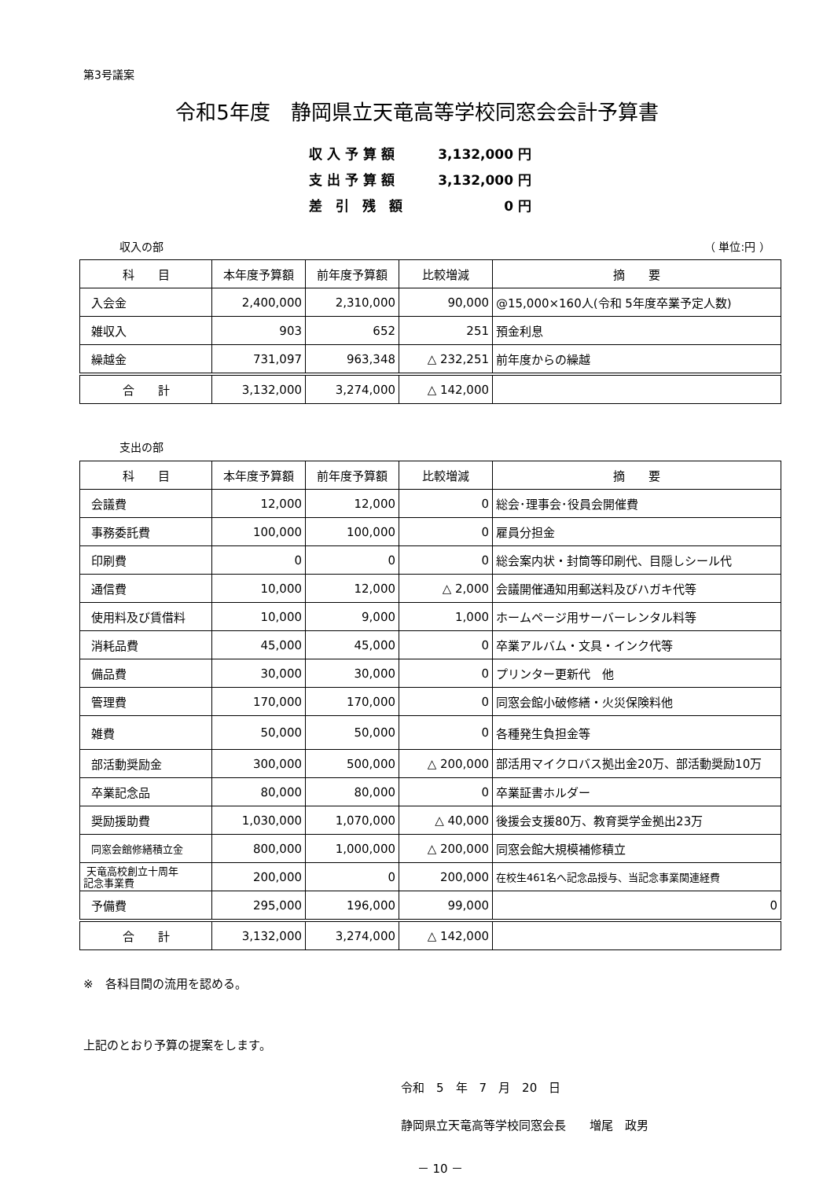第3号議案
令和5年度　静岡県立天竜高等学校同窓会会計予算書
収 入 予 算 額 3,132,000 円
支 出 予 算 額 3,132,000 円
差　引　残　額 0 円
収入の部 （ 単位:円 ）
| 科 目 | 本年度予算額 | 前年度予算額 | 比較増減 | 摘 要 |
| --- | --- | --- | --- | --- |
| 入会金 | 2,400,000 | 2,310,000 | 90,000 | @15,000×160人(令和 5年度卒業予定人数) |
| 雑収入 | 903 | 652 | 251 | 預金利息 |
| 繰越金 | 731,097 | 963,348 | △ 232,251 | 前年度からの繰越 |
| 合 計 | 3,132,000 | 3,274,000 | △ 142,000 | |
支出の部
| 科 目 | 本年度予算額 | 前年度予算額 | 比較増減 | 摘 要 |
| --- | --- | --- | --- | --- |
| 会議費 | 12,000 | 12,000 | 0 | 総会･理事会･役員会開催費 |
| 事務委託費 | 100,000 | 100,000 | 0 | 雇員分担金 |
| 印刷費 | 0 | 0 | 0 | 総会案内状・封筒等印刷代、目隠しシール代 |
| 通信費 | 10,000 | 12,000 | △ 2,000 | 会議開催通知用郵送料及びハガキ代等 |
| 使用料及び賃借料 | 10,000 | 9,000 | 1,000 | ホームページ用サーバーレンタル料等 |
| 消耗品費 | 45,000 | 45,000 | 0 | 卒業アルバム・文具・インク代等 |
| 備品費 | 30,000 | 30,000 | 0 | プリンター更新代 他 |
| 管理費 | 170,000 | 170,000 | 0 | 同窓会館小破修繕・火災保険料他 |
| 雑費 | 50,000 | 50,000 | 0 | 各種発生負担金等 |
| 部活動奨励金 | 300,000 | 500,000 | △ 200,000 | 部活用マイクロバス拠出金20万、部活動奨励10万 |
| 卒業記念品 | 80,000 | 80,000 | 0 | 卒業証書ホルダー |
| 奨励援助費 | 1,030,000 | 1,070,000 | △ 40,000 | 後援会支援80万、教育奨学金拠出23万 |
| 同窓会館修繕積立金 | 800,000 | 1,000,000 | △ 200,000 | 同窓会館大規模補修積立 |
| 天竜高校創立十周年 記念事業費 | 200,000 | 0 | 200,000 | 在校生461名へ記念品授与、当記念事業関連経費 |
| 予備費 | 295,000 | 196,000 | 99,000 | 0 |
| 合 計 | 3,132,000 | 3,274,000 | △ 142,000 | |
※　各科目間の流用を認める。
上記のとおり予算の提案をします。
令和　5　年　7　月　20　日
静岡県立天竜高等学校同窓会長　　増尾　政男
－ 10 －